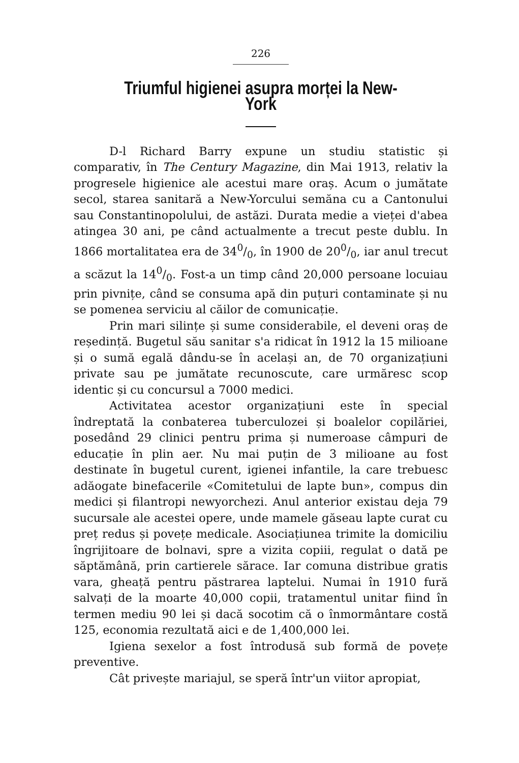226
Triumful higienei asupra morței la New-York
D-l Richard Barry expune un studiu statistic și comparativ, în The Century Magazine, din Mai 1913, relativ la progresele higienice ale acestui mare oraș. Acum o jumătate secol, starea sanitară a New-Yorcului semăna cu a Cantonului sau Constantinopolului, de astăzi. Durata medie a vieței d'abea atingea 30 ani, pe când actualmente a trecut peste dublu. In 1866 mortalitatea era de 340/0, în 1900 de 200/0, iar anul trecut a scăzut la 140/0. Fost-a un timp când 20,000 persoane locuiau prin pivnițe, când se consuma apă din puțuri contaminate și nu se pomenea serviciu al căilor de comunicație.
Prin mari silințe și sume considerabile, el deveni oraș de reședință. Bugetul său sanitar s'a ridicat în 1912 la 15 milioane și o sumă egală dându-se în același an, de 70 organizațiuni private sau pe jumătate recunoscute, care urmăresc scop identic și cu concursul a 7000 medici.
Activitatea acestor organizațiuni este în special îndreptată la conbaterea tuberculozei și boalelor copilăriei, posedând 29 clinici pentru prima și numeroase câmpuri de educație în plin aer. Nu mai puțin de 3 milioane au fost destinate în bugetul curent, igienei infantile, la care trebuesc adăogate binefacerile «Comitetului de lapte bun», compus din medici și filantropi newyorchezi. Anul anterior existau deja 79 sucursale ale acestei opere, unde mamele găseau lapte curat cu preț redus și povețe medicale. Asociațiunea trimite la domiciliu îngrijitoare de bolnavi, spre a vizita copiii, regulat o dată pe săptămână, prin cartierele sărace. Iar comuna distribue gratis vara, gheață pentru păstrarea laptelui. Numai în 1910 fură salvați de la moarte 40,000 copii, tratamentul unitar fiind în termen mediu 90 lei și dacă socotim că o înmormântare costă 125, economia rezultată aici e de 1,400,000 lei.
Igiena sexelor a fost întrodusă sub formă de povețe preventive.
Cât privește mariajul, se speră într'un viitor apropiat,